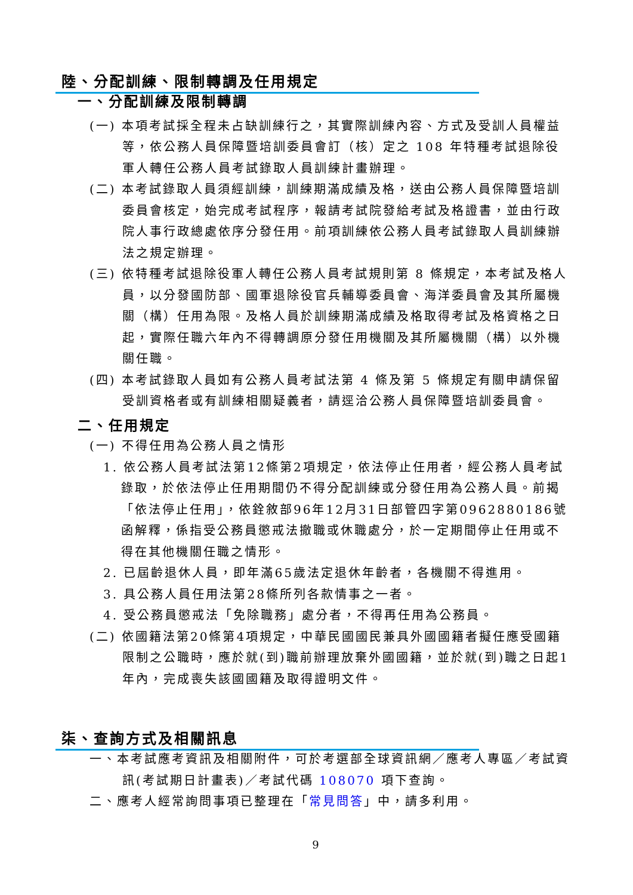陸、分配訓練、限制轉調及任用規定
一、分配訓練及限制轉調
(一) 本項考試採全程未占缺訓練行之，其實際訓練內容、方式及受訓人員權益等，依公務人員保障暨培訓委員會訂（核）定之 108 年特種考試退除役軍人轉任公務人員考試錄取人員訓練計畫辦理。
(二) 本考試錄取人員須經訓練，訓練期滿成績及格，送由公務人員保障暨培訓委員會核定，始完成考試程序，報請考試院發給考試及格證書，並由行政院人事行政總處依序分發任用。前項訓練依公務人員考試錄取人員訓練辦法之規定辦理。
(三) 依特種考試退除役軍人轉任公務人員考試規則第 8 條規定，本考試及格人員，以分發國防部、國軍退除役官兵輔導委員會、海洋委員會及其所屬機關（構）任用為限。及格人員於訓練期滿成績及格取得考試及格資格之日起，實際任職六年內不得轉調原分發任用機關及其所屬機關（構）以外機關任職。
(四) 本考試錄取人員如有公務人員考試法第 4 條及第 5 條規定有關申請保留受訓資格者或有訓練相關疑義者，請逕洽公務人員保障暨培訓委員會。
二、任用規定
(一) 不得任用為公務人員之情形
1. 依公務人員考試法第12條第2項規定，依法停止任用者，經公務人員考試錄取，於依法停止任用期間仍不得分配訓練或分發任用為公務人員。前揭「依法停止任用」，依銓敘部96年12月31日部管四字第0962880186號函解釋，係指受公務員懲戒法撤職或休職處分，於一定期間停止任用或不得在其他機關任職之情形。
2. 已屆齡退休人員，即年滿65歲法定退休年齡者，各機關不得進用。
3. 具公務人員任用法第28條所列各款情事之一者。
4. 受公務員懲戒法「免除職務」處分者，不得再任用為公務員。
(二) 依國籍法第20條第4項規定，中華民國國民兼具外國國籍者擬任應受國籍限制之公職時，應於就(到)職前辦理放棄外國國籍，並於就(到)職之日起1年內，完成喪失該國國籍及取得證明文件。
柒、查詢方式及相關訊息
一、本考試應考資訊及相關附件，可於考選部全球資訊網／應考人專區／考試資訊(考試期日計畫表)／考試代碼 108070 項下查詢。
二、應考人經常詢問事項已整理在「常見問答」中，請多利用。
9